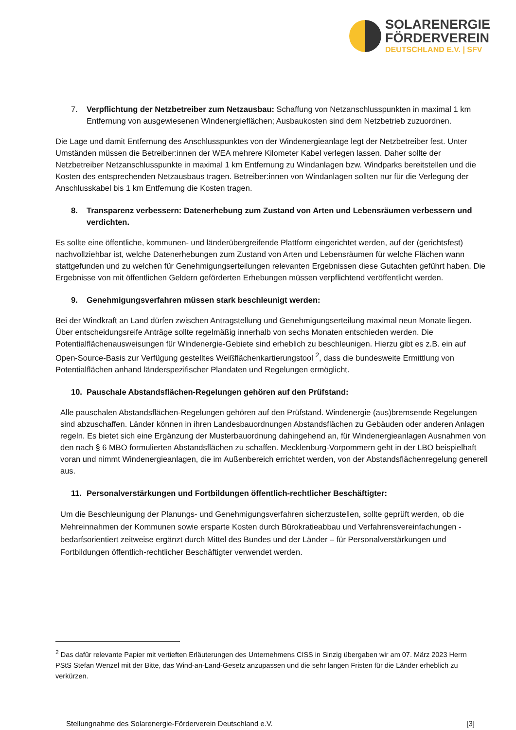SOLARENERGIE
FÖRDERVEREIN
DEUTSCHLAND E.V. | SFV
7. Verpflichtung der Netzbetreiber zum Netzausbau: Schaffung von Netzanschlusspunkten in maximal 1 km Entfernung von ausgewiesenen Windenergieflächen; Ausbaukosten sind dem Netzbetrieb zuzuordnen.
Die Lage und damit Entfernung des Anschlusspunktes von der Windenergieanlage legt der Netzbetreiber fest. Unter Umständen müssen die Betreiber:innen der WEA mehrere Kilometer Kabel verlegen lassen. Daher sollte der Netzbetreiber Netzanschlusspunkte in maximal 1 km Entfernung zu Windanlagen bzw. Windparks bereitstellen und die Kosten des entsprechenden Netzausbaus tragen. Betreiber:innen von Windanlagen sollten nur für die Verlegung der Anschlusskabel bis 1 km Entfernung die Kosten tragen.
8. Transparenz verbessern: Datenerhebung zum Zustand von Arten und Lebensräumen verbessern und verdichten.
Es sollte eine öffentliche, kommunen- und länderübergreifende Plattform eingerichtet werden, auf der (gerichtsfest) nachvollziehbar ist, welche Datenerhebungen zum Zustand von Arten und Lebensräumen für welche Flächen wann stattgefunden und zu welchen für Genehmigungserteilungen relevanten Ergebnissen diese Gutachten geführt haben. Die Ergebnisse von mit öffentlichen Geldern geförderten Erhebungen müssen verpflichtend veröffentlicht werden.
9. Genehmigungsverfahren müssen stark beschleunigt werden:
Bei der Windkraft an Land dürfen zwischen Antragstellung und Genehmigungserteilung maximal neun Monate liegen. Über entscheidungsreife Anträge sollte regelmäßig innerhalb von sechs Monaten entschieden werden. Die Potentialflächenausweisungen für Windenergie-Gebiete sind erheblich zu beschleunigen. Hierzu gibt es z.B. ein auf Open-Source-Basis zur Verfügung gestelltes Weißflächenkartierungstool <sup>2</sup>, dass die bundesweite Ermittlung von Potentialflächen anhand länderspezifischer Plandaten und Regelungen ermöglicht.
10. Pauschale Abstandsflächen-Regelungen gehören auf den Prüfstand:
Alle pauschalen Abstandsflächen-Regelungen gehören auf den Prüfstand. Windenergie (aus)bremsende Regelungen sind abzuschaffen. Länder können in ihren Landesbauordnungen Abstandsflächen zu Gebäuden oder anderen Anlagen regeln. Es bietet sich eine Ergänzung der Musterbauordnung dahingehend an, für Windenergieanlagen Ausnahmen von den nach § 6 MBO formulierten Abstandsflächen zu schaffen. Mecklenburg-Vorpommern geht in der LBO beispielhaft voran und nimmt Windenergieanlagen, die im Außenbereich errichtet werden, von der Abstandsflächenregelung generell aus.
11. Personalverstärkungen und Fortbildungen öffentlich-rechtlicher Beschäftigter:
Um die Beschleunigung der Planungs- und Genehmigungsverfahren sicherzustellen, sollte geprüft werden, ob die Mehreinnahmen der Kommunen sowie ersparte Kosten durch Bürokratieabbau und Verfahrensvereinfachungen - bedarfsorientiert zeitweise ergänzt durch Mittel des Bundes und der Länder – für Personalverstärkungen und Fortbildungen öffentlich-rechtlicher Beschäftigter verwendet werden.
<sup>2</sup> Das dafür relevante Papier mit vertieften Erläuterungen des Unternehmens CISS in Sinzig übergaben wir am 07. März 2023 Herrn PStS Stefan Wenzel mit der Bitte, das Wind-an-Land-Gesetz anzupassen und die sehr langen Fristen für die Länder erheblich zu verkürzen.
Stellungnahme des Solarenergie-Förderverein Deutschland e.V. [3]